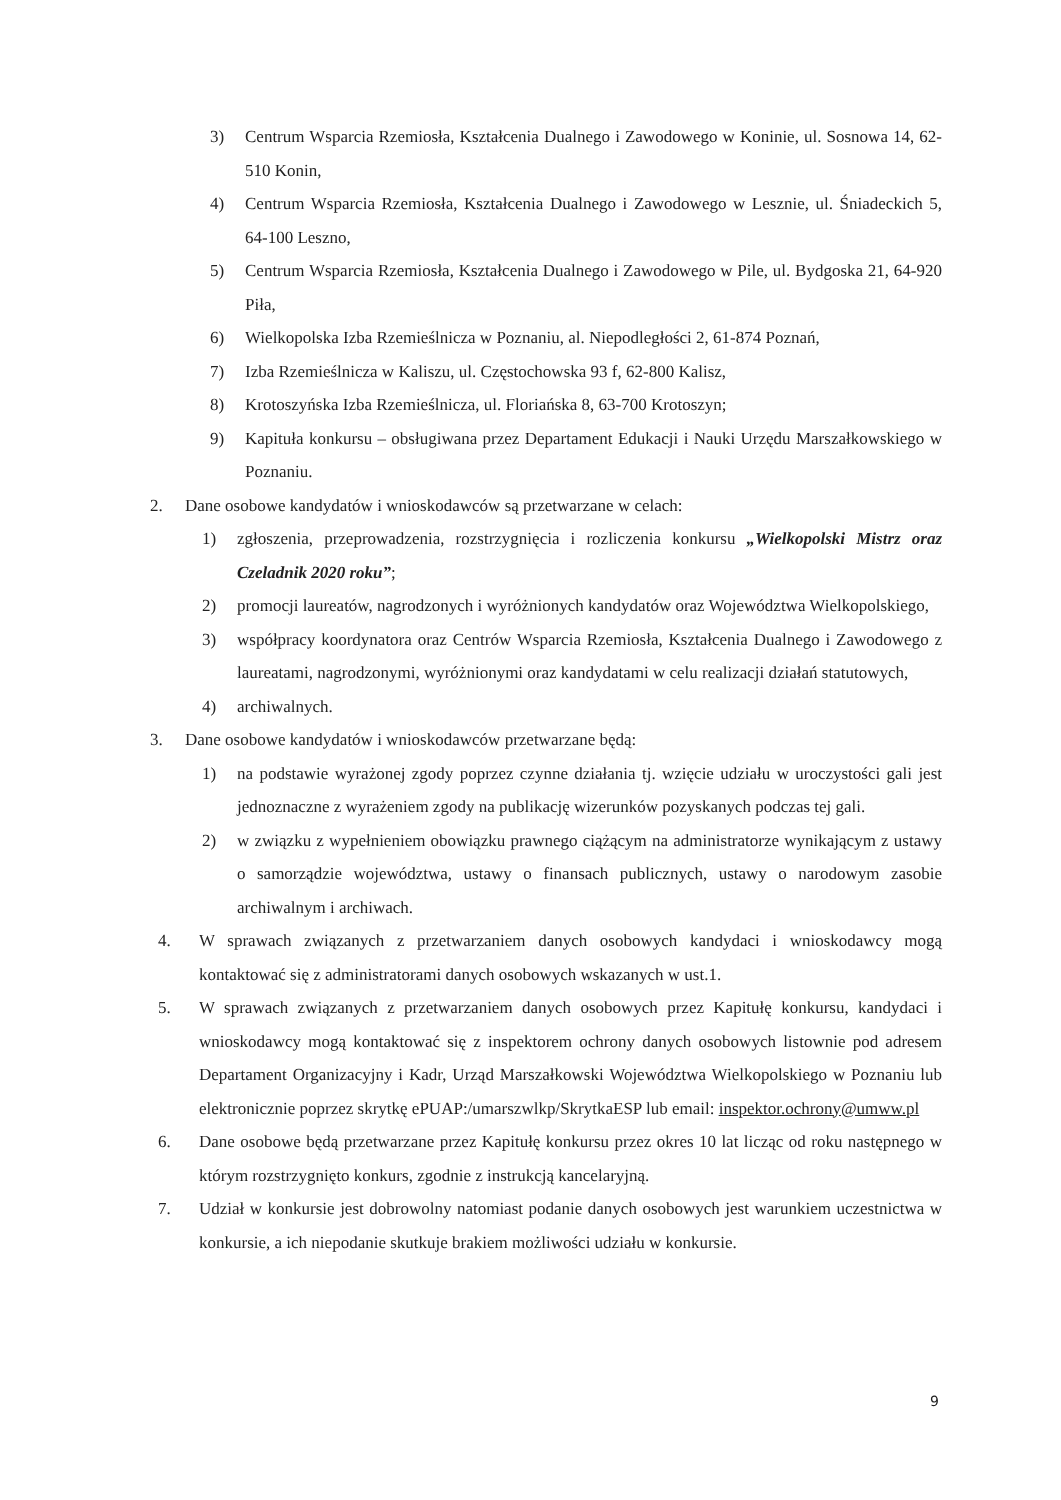3) Centrum Wsparcia Rzemiosła, Kształcenia Dualnego i Zawodowego w Koninie, ul. Sosnowa 14, 62-510 Konin,
4) Centrum Wsparcia Rzemiosła, Kształcenia Dualnego i Zawodowego w Lesznie, ul. Śniadeckich 5, 64-100 Leszno,
5) Centrum Wsparcia Rzemiosła, Kształcenia Dualnego i Zawodowego w Pile, ul. Bydgoska 21, 64-920 Piła,
6) Wielkopolska Izba Rzemieślnicza w Poznaniu, al. Niepodległości 2, 61-874 Poznań,
7) Izba Rzemieślnicza w Kaliszu, ul. Częstochowska 93 f, 62-800 Kalisz,
8) Krotoszyńska Izba Rzemieślnicza, ul. Floriańska 8, 63-700 Krotoszyn;
9) Kapituła konkursu – obsługiwana przez Departament Edukacji i Nauki Urzędu Marszałkowskiego w Poznaniu.
2. Dane osobowe kandydatów i wnioskodawców są przetwarzane w celach:
1) zgłoszenia, przeprowadzenia, rozstrzygnięcia i rozliczenia konkursu „Wielkopolski Mistrz oraz Czeladnik 2020 roku”;
2) promocji laureatów, nagrodzonych i wyróżnionych kandydatów oraz Województwa Wielkopolskiego,
3) współpracy koordynatora oraz Centrów Wsparcia Rzemiosła, Kształcenia Dualnego i Zawodowego z laureatami, nagrodzonymi, wyróżnionymi oraz kandydatami w celu realizacji działań statutowych,
4) archiwalnych.
3. Dane osobowe kandydatów i wnioskodawców przetwarzane będą:
1) na podstawie wyrażonej zgody poprzez czynne działania tj. wzięcie udziału w uroczystości gali jest jednoznaczne z wyrażeniem zgody na publikację wizerunków pozyskanych podczas tej gali.
2) w związku z wypełnieniem obowiązku prawnego ciążącym na administratorze wynikającym z ustawy o samorządzie województwa, ustawy o finansach publicznych, ustawy o narodowym zasobie archiwalnym i archiwach.
4. W sprawach związanych z przetwarzaniem danych osobowych kandydaci i wnioskodawcy mogą kontaktować się z administratorami danych osobowych wskazanych w ust.1.
5. W sprawach związanych z przetwarzaniem danych osobowych przez Kapitułę konkursu, kandydaci i wnioskodawcy mogą kontaktować się z inspektorem ochrony danych osobowych listownie pod adresem Departament Organizacyjny i Kadr, Urząd Marszałkowski Województwa Wielkopolskiego w Poznaniu lub elektronicznie poprzez skrytkę ePUAP:/umarszwlkp/SkrytkaESP lub email: inspektor.ochrony@umww.pl
6. Dane osobowe będą przetwarzane przez Kapitułę konkursu przez okres 10 lat licząc od roku następnego w którym rozstrzygnięto konkurs, zgodnie z instrukcją kancelaryjną.
7. Udział w konkursie jest dobrowolny natomiast podanie danych osobowych jest warunkiem uczestnictwa w konkursie, a ich niepodanie skutkuje brakiem możliwości udziału w konkursie.
9